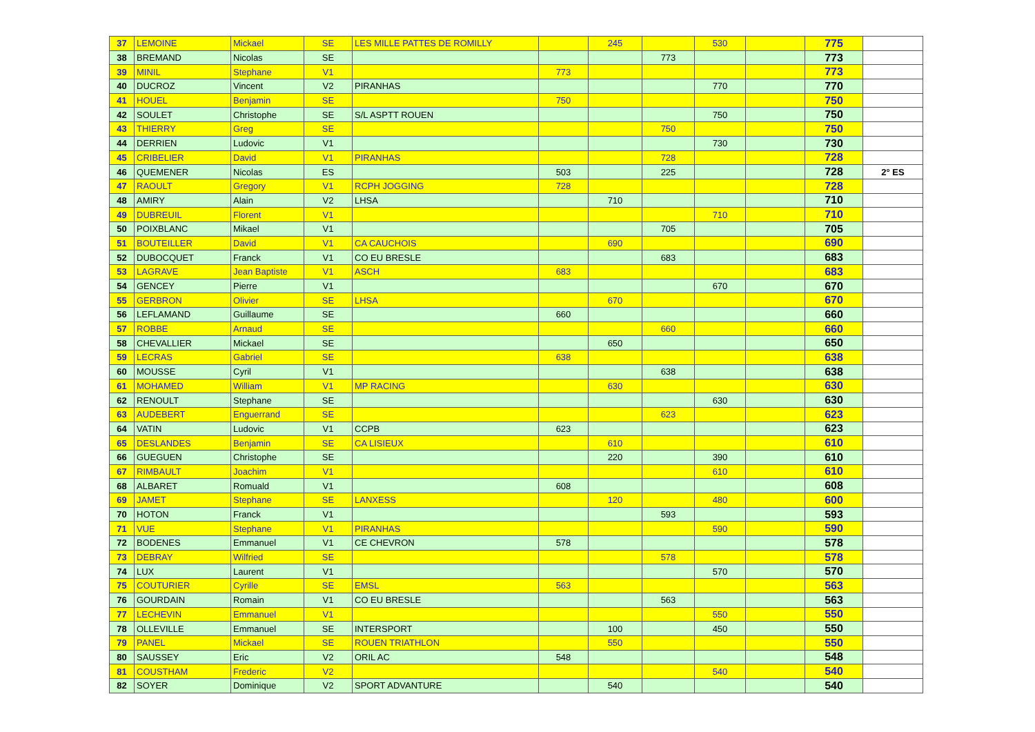| 37 | LEMOINE | Mickael | SE | LES MILLE PATTES DE ROMILLY | | 245 | | 530 | | 775 | |
| 38 | BREMAND | Nicolas | SE | | | | 773 | | | 773 | |
| 39 | MINIL | Stephane | V1 | | 773 | | | | | 773 | |
| 40 | DUCROZ | Vincent | V2 | PIRANHAS | | | | 770 | | 770 | |
| 41 | HOUEL | Benjamin | SE | | 750 | | | | | 750 | |
| 42 | SOULET | Christophe | SE | S/L ASPTT ROUEN | | | | 750 | | 750 | |
| 43 | THIERRY | Greg | SE | | | | 750 | | | 750 | |
| 44 | DERRIEN | Ludovic | V1 | | | | | 730 | | 730 | |
| 45 | CRIBELIER | David | V1 | PIRANHAS | | | 728 | | | 728 | |
| 46 | QUEMENER | Nicolas | ES | | 503 | | 225 | | | 728 | 2° ES |
| 47 | RAOULT | Gregory | V1 | RCPH JOGGING | 728 | | | | | 728 | |
| 48 | AMIRY | Alain | V2 | LHSA | | 710 | | | | 710 | |
| 49 | DUBREUIL | Florent | V1 | | | | | 710 | | 710 | |
| 50 | POIXBLANC | Mikael | V1 | | | | 705 | | | 705 | |
| 51 | BOUTEILLER | David | V1 | CA CAUCHOIS | | 690 | | | | 690 | |
| 52 | DUBOCQUET | Franck | V1 | CO EU BRESLE | | | 683 | | | 683 | |
| 53 | LAGRAVE | Jean Baptiste | V1 | ASCH | 683 | | | | | 683 | |
| 54 | GENCEY | Pierre | V1 | | | | | 670 | | 670 | |
| 55 | GERBRON | Olivier | SE | LHSA | | 670 | | | | 670 | |
| 56 | LEFLAMAND | Guillaume | SE | | 660 | | | | | 660 | |
| 57 | ROBBE | Arnaud | SE | | | | 660 | | | 660 | |
| 58 | CHEVALLIER | Mickael | SE | | | 650 | | | | 650 | |
| 59 | LECRAS | Gabriel | SE | | 638 | | | | | 638 | |
| 60 | MOUSSE | Cyril | V1 | | | | 638 | | | 638 | |
| 61 | MOHAMED | William | V1 | MP RACING | | 630 | | | | 630 | |
| 62 | RENOULT | Stephane | SE | | | | | 630 | | 630 | |
| 63 | AUDEBERT | Enguerrand | SE | | | | 623 | | | 623 | |
| 64 | VATIN | Ludovic | V1 | CCPB | 623 | | | | | 623 | |
| 65 | DESLANDES | Benjamin | SE | CA LISIEUX | | 610 | | | | 610 | |
| 66 | GUEGUEN | Christophe | SE | | | 220 | | 390 | | 610 | |
| 67 | RIMBAULT | Joachim | V1 | | | | | 610 | | 610 | |
| 68 | ALBARET | Romuald | V1 | | 608 | | | | | 608 | |
| 69 | JAMET | Stephane | SE | LANXESS | | 120 | | 480 | | 600 | |
| 70 | HOTON | Franck | V1 | | | | 593 | | | 593 | |
| 71 | VUE | Stephane | V1 | PIRANHAS | | | | 590 | | 590 | |
| 72 | BODENES | Emmanuel | V1 | CE CHEVRON | 578 | | | | | 578 | |
| 73 | DEBRAY | Wilfried | SE | | | | 578 | | | 578 | |
| 74 | LUX | Laurent | V1 | | | | | 570 | | 570 | |
| 75 | COUTURIER | Cyrille | SE | EMSL | 563 | | | | | 563 | |
| 76 | GOURDAIN | Romain | V1 | CO EU BRESLE | | | 563 | | | 563 | |
| 77 | LECHEVIN | Emmanuel | V1 | | | | | 550 | | 550 | |
| 78 | OLLEVILLE | Emmanuel | SE | INTERSPORT | | 100 | | 450 | | 550 | |
| 79 | PANEL | Mickael | SE | ROUEN TRIATHLON | | 550 | | | | 550 | |
| 80 | SAUSSEY | Eric | V2 | ORIL AC | 548 | | | | | 548 | |
| 81 | COUSTHAM | Frederic | V2 | | | | | 540 | | 540 | |
| 82 | SOYER | Dominique | V2 | SPORT ADVANTURE | | 540 | | | | 540 | |